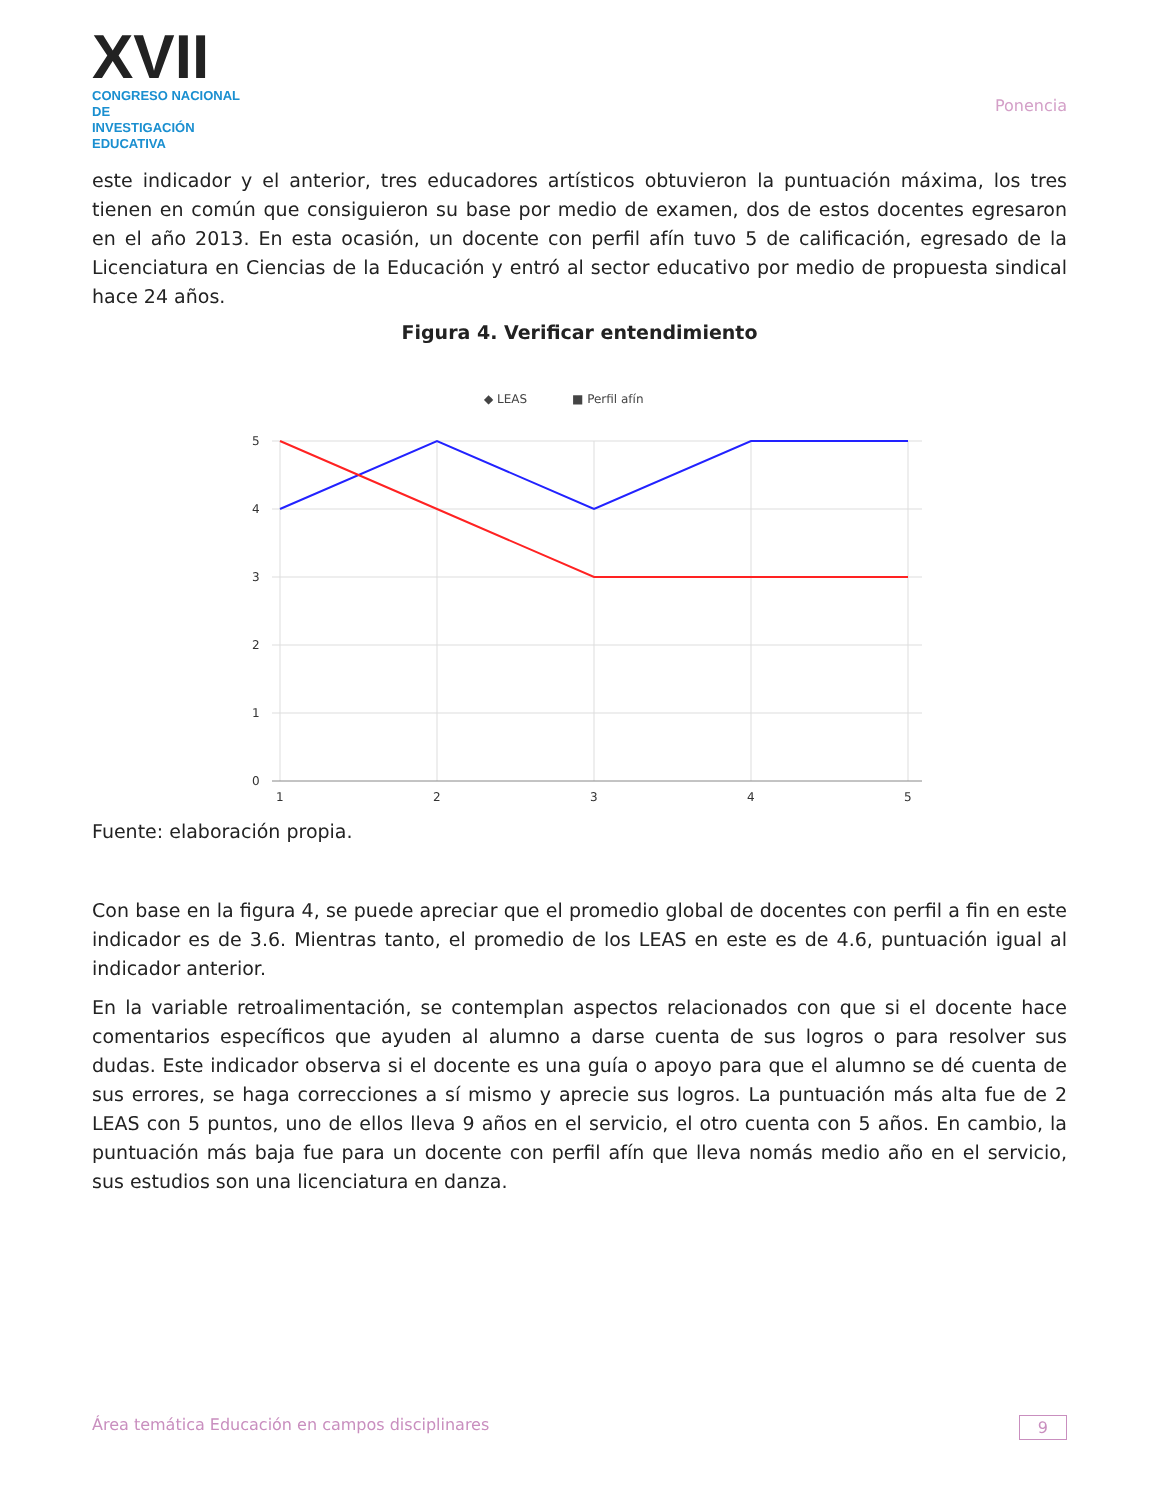XVII
CONGRESO NACIONAL DE
INVESTIGACIÓN EDUCATIVA
Ponencia
este indicador y el anterior, tres educadores artísticos obtuvieron la puntuación máxima, los tres tienen en común que consiguieron su base por medio de examen, dos de estos docentes egresaron en el año 2013. En esta ocasión, un docente con perfil afín tuvo 5 de calificación, egresado de la Licenciatura en Ciencias de la Educación y entró al sector educativo por medio de propuesta sindical hace 24 años.
Figura 4. Verificar entendimiento
◆ LEAS
■ Perfil afín
5
4
3
2
1
0
1
2
3
4
5
Fuente: elaboración propia.
Con base en la figura 4, se puede apreciar que el promedio global de docentes con perfil a fin en este indicador es de 3.6. Mientras tanto, el promedio de los LEAS en este es de 4.6, puntuación igual al indicador anterior.
En la variable retroalimentación, se contemplan aspectos relacionados con que si el docente hace comentarios específicos que ayuden al alumno a darse cuenta de sus logros o para resolver sus dudas. Este indicador observa si el docente es una guía o apoyo para que el alumno se dé cuenta de sus errores, se haga correcciones a sí mismo y aprecie sus logros. La puntuación más alta fue de 2 LEAS con 5 puntos, uno de ellos lleva 9 años en el servicio, el otro cuenta con 5 años. En cambio, la puntuación más baja fue para un docente con perfil afín que lleva nomás medio año en el servicio, sus estudios son una licenciatura en danza.
Área temática Educación en campos disciplinares 9